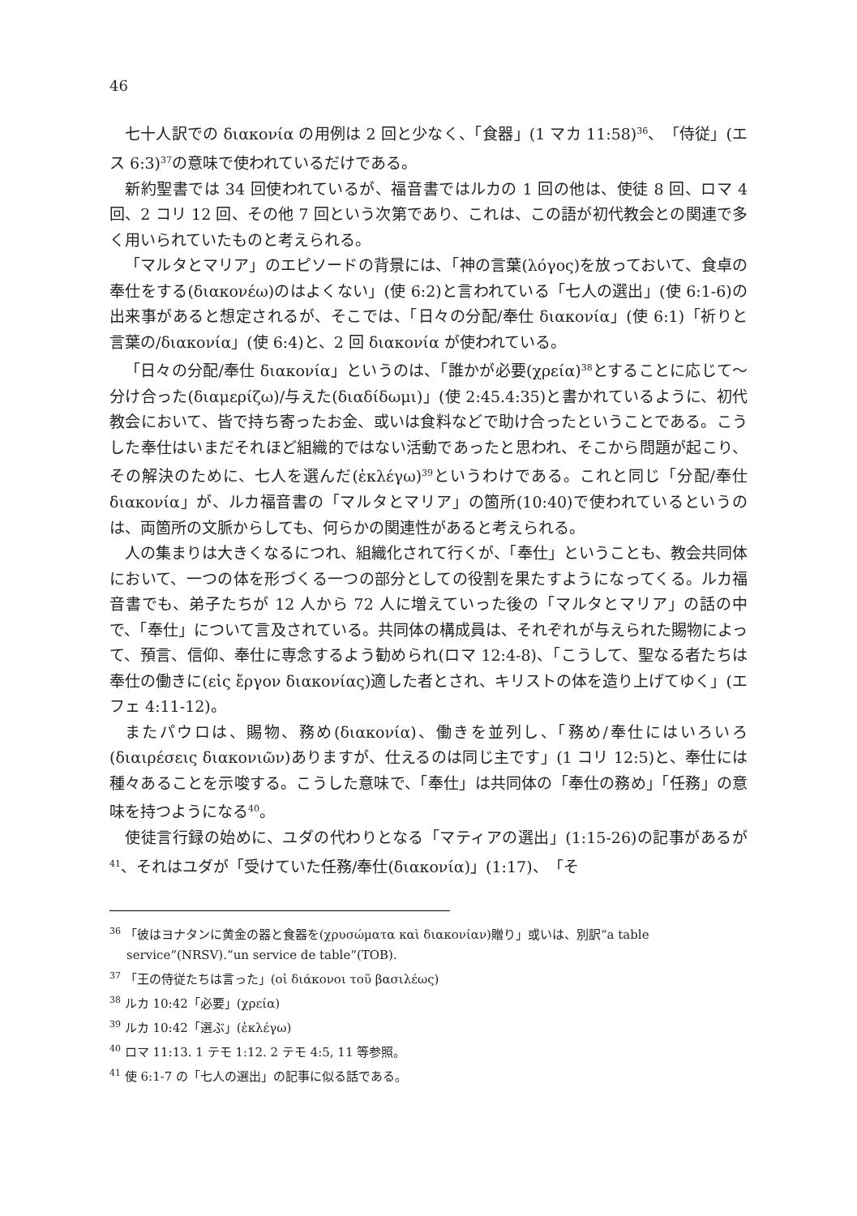46
七十人訳での διακονία の用例は 2 回と少なく、「食器」(1 マカ 11:58)<sup>36</sup>、「侍従」(エス 6:3)<sup>37</sup>の意味で使われているだけである。
新約聖書では 34 回使われているが、福音書ではルカの 1 回の他は、使徒 8 回、ロマ 4 回、2 コリ 12 回、その他 7 回という次第であり、これは、この語が初代教会との関連で多く用いられていたものと考えられる。
「マルタとマリア」のエピソードの背景には、「神の言葉(λόγος)を放っておいて、食卓の奉仕をする(διακονέω)のはよくない」(使 6:2)と言われている「七人の選出」(使 6:1-6)の出来事があると想定されるが、そこでは、「日々の分配/奉仕 διακονία」(使 6:1)「祈りと言葉の/διακονία」(使 6:4)と、2 回 διακονία が使われている。
「日々の分配/奉仕 διακονία」というのは、「誰かが必要(χρεία)<sup>38</sup>とすることに応じて〜分け合った(διαμερίζω)/与えた(διαδίδωμι)」(使 2:45.4:35)と書かれているように、初代教会において、皆で持ち寄ったお金、或いは食料などで助け合ったということである。こうした奉仕はいまだそれほど組織的ではない活動であったと思われ、そこから問題が起こり、その解決のために、七人を選んだ(ἐκλέγω)<sup>39</sup>というわけである。これと同じ「分配/奉仕 διακονία」が、ルカ福音書の「マルタとマリア」の箇所(10:40)で使われているというのは、両箇所の文脈からしても、何らかの関連性があると考えられる。
人の集まりは大きくなるにつれ、組織化されて行くが、「奉仕」ということも、教会共同体において、一つの体を形づくる一つの部分としての役割を果たすようになってくる。ルカ福音書でも、弟子たちが 12 人から 72 人に増えていった後の「マルタとマリア」の話の中で、「奉仕」について言及されている。共同体の構成員は、それぞれが与えられた賜物によって、預言、信仰、奉仕に専念するよう勧められ(ロマ 12:4-8)、「こうして、聖なる者たちは奉仕の働きに(εἰς ἔργον διακονίας)適した者とされ、キリストの体を造り上げてゆく」(エフェ 4:11-12)。
またパウロは、賜物、務め(διακονία)、働きを並列し、「務め/奉仕にはいろいろ(διαιρέσεις διακονιῶν)ありますが、仕えるのは同じ主です」(1 コリ 12:5)と、奉仕には種々あることを示唆する。こうした意味で、「奉仕」は共同体の「奉仕の務め」「任務」の意味を持つようになる<sup>40</sup>。
使徒言行録の始めに、ユダの代わりとなる「マティアの選出」(1:15-26)の記事があるが<sup>41</sup>、それはユダが「受けていた任務/奉仕(διακονία)」(1:17)、「そ
<sup>36</sup> 「彼はヨナタンに黄金の器と食器を(χρυσώματα καὶ διακονίαν)贈り」或いは、別訳“a table service“(NRSV).“un service de table“(TOB).
<sup>37</sup> 「王の侍従たちは言った」(οἱ διάκονοι τοῦ βασιλέως)
<sup>38</sup> ルカ 10:42「必要」(χρεία)
<sup>39</sup> ルカ 10:42「選ぶ」(ἐκλέγω)
<sup>40</sup> ロマ 11:13. 1 テモ 1:12. 2 テモ 4:5, 11 等参照。
<sup>41</sup> 使 6:1-7 の「七人の選出」の記事に似る話である。